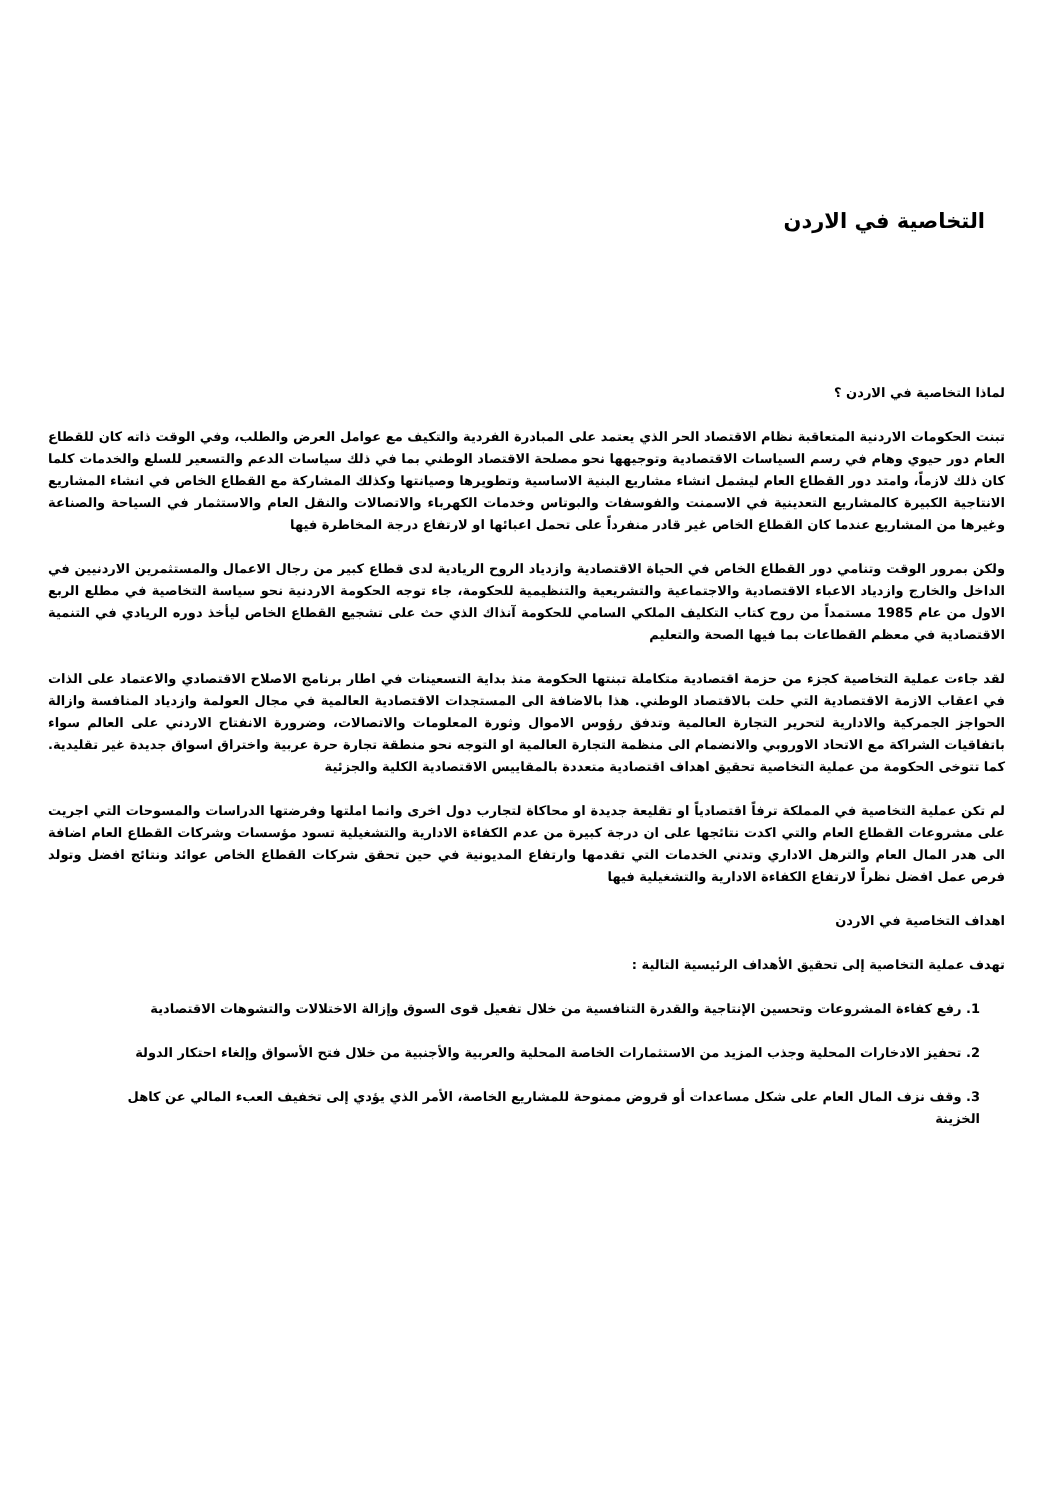التخاصية في الاردن
لماذا التخاصية في الاردن ؟
تبنت الحكومات الاردنية المتعاقبة نظام الاقتصاد الحر الذي يعتمد على المبادرة الفردية والتكيف مع عوامل العرض والطلب، وفي الوقت ذاته كان للقطاع العام دور حيوي وهام في رسم السياسات الاقتصادية وتوجيهها نحو مصلحة الاقتصاد الوطني بما في ذلك سياسات الدعم والتسعير للسلع والخدمات كلما كان ذلك لازماً، وامتد دور القطاع العام ليشمل انشاء مشاريع البنية الاساسية وتطويرها وصيانتها وكذلك المشاركة مع القطاع الخاص في انشاء المشاريع الانتاجية الكبيرة كالمشاريع التعدينية في الاسمنت والفوسفات والبوتاس وخدمات الكهرباء والاتصالات والنقل العام والاستثمار في السياحة والصناعة وغيرها من المشاريع عندما كان القطاع الخاص غير قادر منفرداً على تحمل اعبائها او لارتفاع درجة المخاطرة فيها
ولكن بمرور الوقت وتنامي دور القطاع الخاص في الحياة الاقتصادية وازدياد الروح الريادية لدى قطاع كبير من رجال الاعمال والمستثمرين الاردنيين في الداخل والخارج وازدياد الاعباء الاقتصادية والاجتماعية والتشريعية والتنظيمية للحكومة، جاء توجه الحكومة الاردنية نحو سياسة التخاصية في مطلع الربع الاول من عام 1985 مستمداً من روح كتاب التكليف الملكي السامي للحكومة آنذاك الذي حث على تشجيع القطاع الخاص ليأخذ دوره الريادي في التنمية الاقتصادية في معظم القطاعات بما فيها الصحة والتعليم
لقد جاءت عملية التخاصية كجزء من حزمة اقتصادية متكاملة تبنتها الحكومة منذ بداية التسعينات في اطار برنامج الاصلاح الاقتصادي والاعتماد على الذات في اعقاب الازمة الاقتصادية التي حلت بالاقتصاد الوطني. هذا بالاضافة الى المستجدات الاقتصادية العالمية في مجال العولمة وازدياد المنافسة وازالة الحواجز الجمركية والادارية لتحرير التجارة العالمية وتدفق رؤوس الاموال وثورة المعلومات والاتصالات، وضرورة الانفتاح الاردني على العالم سواء باتفاقيات الشراكة مع الاتحاد الاوروبي والانضمام الى منظمة التجارة العالمية او التوجه نحو منطقة تجارة حرة عربية واختراق اسواق جديدة غير تقليدية. كما تتوخى الحكومة من عملية التخاصية تحقيق اهداف اقتصادية متعددة بالمقاييس الاقتصادية الكلية والجزئية
لم تكن عملية التخاصية في المملكة ترفاً اقتصادياً او تقليعة جديدة او محاكاة لتجارب دول اخرى وانما املتها وفرضتها الدراسات والمسوحات التي اجريت على مشروعات القطاع العام والتي اكدت نتائجها على ان درجة كبيرة من عدم الكفاءة الادارية والتشغيلية تسود مؤسسات وشركات القطاع العام اضافة الى هدر المال العام والترهل الاداري وتدني الخدمات التي تقدمها وارتفاع المديونية في حين تحقق شركات القطاع الخاص عوائد ونتائج افضل وتولد فرص عمل افضل نظراً لارتفاع الكفاءة الادارية والتشغيلية فيها
اهداف التخاصية في الاردن
تهدف عملية التخاصية إلى تحقيق الأهداف الرئيسية التالية :
1. رفع كفاءة المشروعات وتحسين الإنتاجية والقدرة التنافسية من خلال تفعيل قوى السوق وإزالة الاختلالات والتشوهات الاقتصادية
2. تحفيز الادخارات المحلية وجذب المزيد من الاستثمارات الخاصة المحلية والعربية والأجنبية من خلال فتح الأسواق وإلغاء احتكار الدولة
3. وقف نزف المال العام على شكل مساعدات أو قروض ممنوحة للمشاريع الخاصة، الأمر الذي يؤدي إلى تخفيف العبء المالي عن كاهل الخزينة